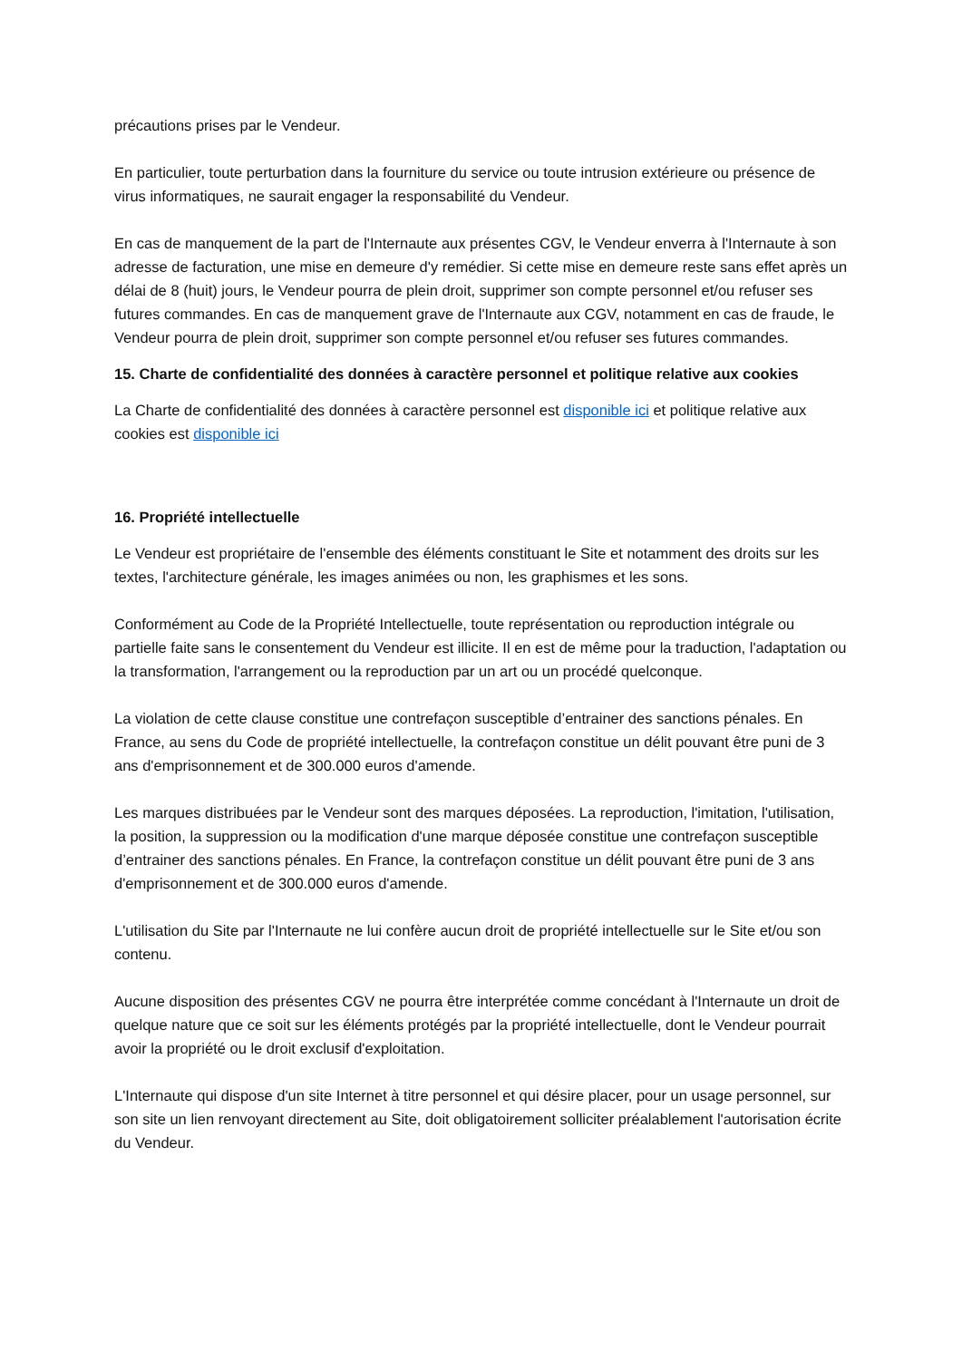précautions prises par le Vendeur.
En particulier, toute perturbation dans la fourniture du service ou toute intrusion extérieure ou présence de virus informatiques, ne saurait engager la responsabilité du Vendeur.
En cas de manquement de la part de l'Internaute aux présentes CGV, le Vendeur enverra à l'Internaute à son adresse de facturation, une mise en demeure d'y remédier. Si cette mise en demeure reste sans effet après un délai de 8 (huit) jours, le Vendeur pourra de plein droit, supprimer son compte personnel et/ou refuser ses futures commandes. En cas de manquement grave de l'Internaute aux CGV, notamment en cas de fraude, le Vendeur pourra de plein droit, supprimer son compte personnel et/ou refuser ses futures commandes.
15. Charte de confidentialité des données à caractère personnel et politique relative aux cookies
La Charte de confidentialité des données à caractère personnel est disponible ici et politique relative aux cookies est disponible ici
16. Propriété intellectuelle
Le Vendeur est propriétaire de l'ensemble des éléments constituant le Site et notamment des droits sur les textes, l'architecture générale, les images animées ou non, les graphismes et les sons.
Conformément au Code de la Propriété Intellectuelle, toute représentation ou reproduction intégrale ou partielle faite sans le consentement du Vendeur est illicite. Il en est de même pour la traduction, l'adaptation ou la transformation, l'arrangement ou la reproduction par un art ou un procédé quelconque.
La violation de cette clause constitue une contrefaçon susceptible d’entrainer des sanctions pénales. En France, au sens du Code de propriété intellectuelle, la contrefaçon constitue un délit pouvant être puni de 3 ans d'emprisonnement et de 300.000 euros d'amende.
Les marques distribuées par le Vendeur sont des marques déposées. La reproduction, l'imitation, l'utilisation, la position, la suppression ou la modification d'une marque déposée constitue une contrefaçon susceptible d’entrainer des sanctions pénales. En France, la contrefaçon constitue un délit pouvant être puni de 3 ans d'emprisonnement et de 300.000 euros d'amende.
L'utilisation du Site par l'Internaute ne lui confère aucun droit de propriété intellectuelle sur le Site et/ou son contenu.
Aucune disposition des présentes CGV ne pourra être interprétée comme concédant à l'Internaute un droit de quelque nature que ce soit sur les éléments protégés par la propriété intellectuelle, dont le Vendeur pourrait avoir la propriété ou le droit exclusif d'exploitation.
L'Internaute qui dispose d'un site Internet à titre personnel et qui désire placer, pour un usage personnel, sur son site un lien renvoyant directement au Site, doit obligatoirement solliciter préalablement l'autorisation écrite du Vendeur.